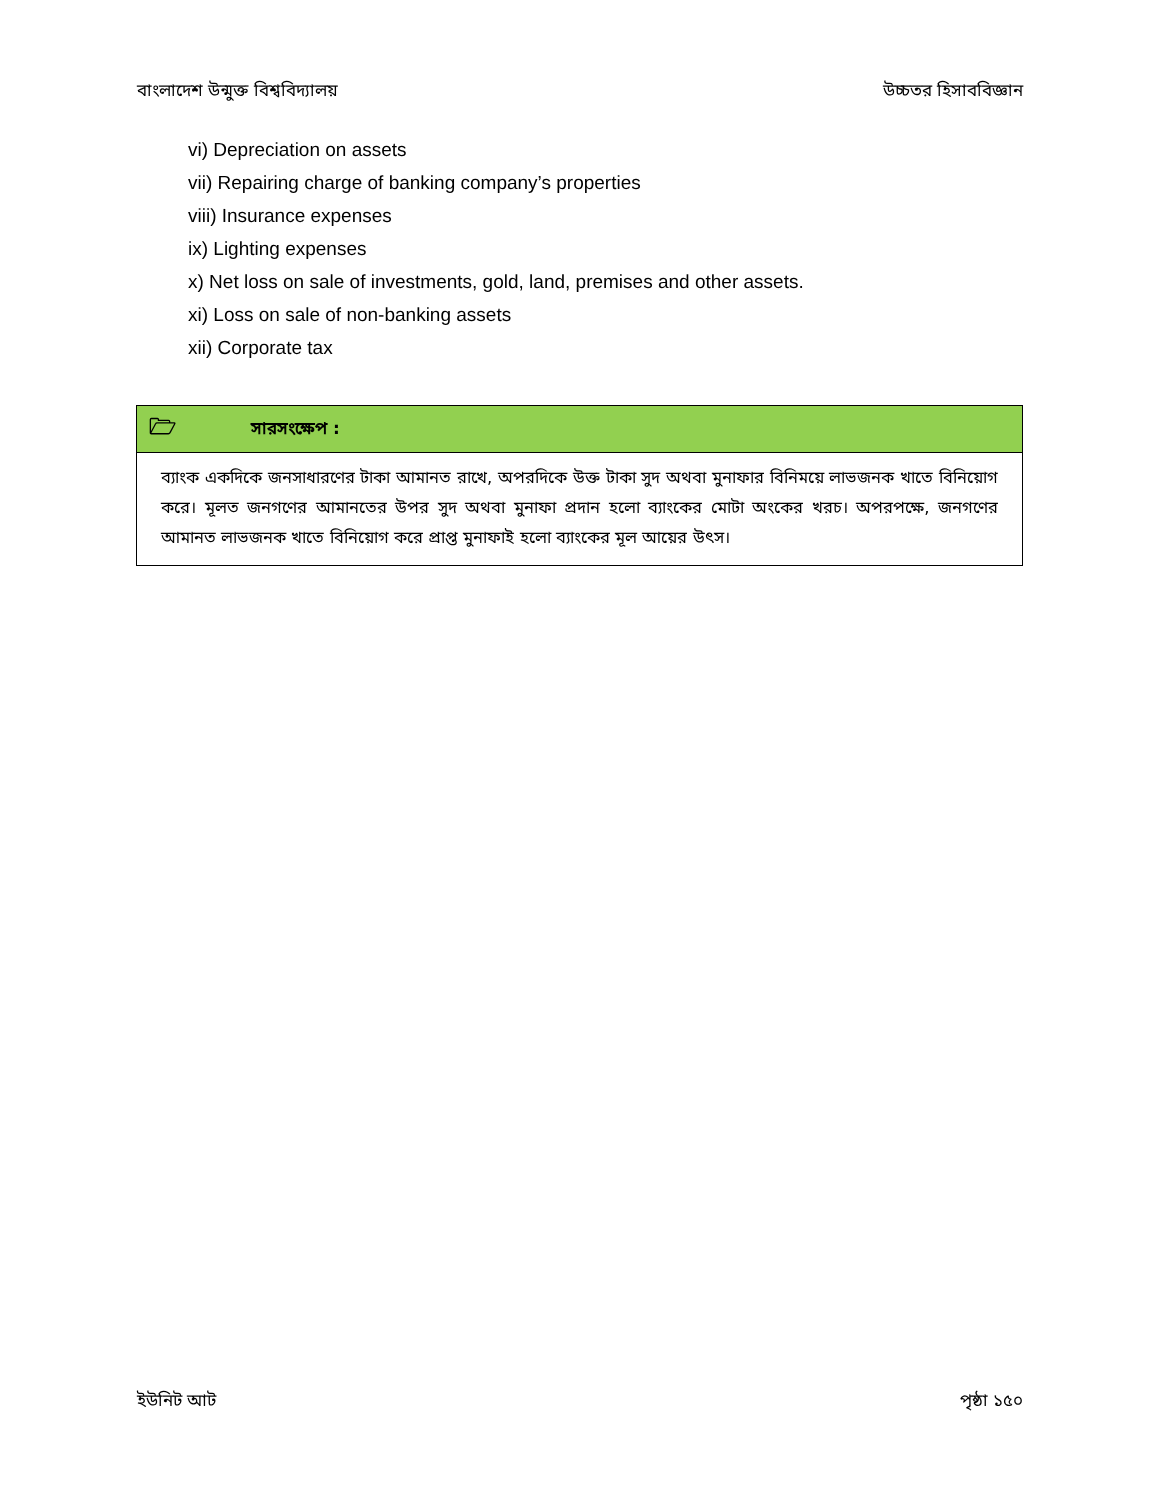বাংলাদেশ উন্মুক্ত বিশ্ববিদ্যালয় উচ্চতর হিসাববিজ্ঞান
vi) Depreciation on assets
vii) Repairing charge of banking company’s properties
viii) Insurance expenses
ix) Lighting expenses
x) Net loss on sale of investments, gold, land, premises and other assets.
xi) Loss on sale of non-banking assets
xii) Corporate tax
🗁 সারসংক্ষেপ :
ব্যাংক একদিকে জনসাধারণের টাকা আমানত রাখে, অপরদিকে উক্ত টাকা সুদ অথবা মুনাফার বিনিময়ে লাভজনক খাতে বিনিয়োগ করে। মূলত জনগণের আমানতের উপর সুদ অথবা মুনাফা প্রদান হলো ব্যাংকের মোটা অংকের খরচ। অপরপক্ষে, জনগণের আমানত লাভজনক খাতে বিনিয়োগ করে প্রাপ্ত মুনাফাই হলো ব্যাংকের মূল আয়ের উৎস।
ইউনিট আট পৃষ্ঠা ১৫০